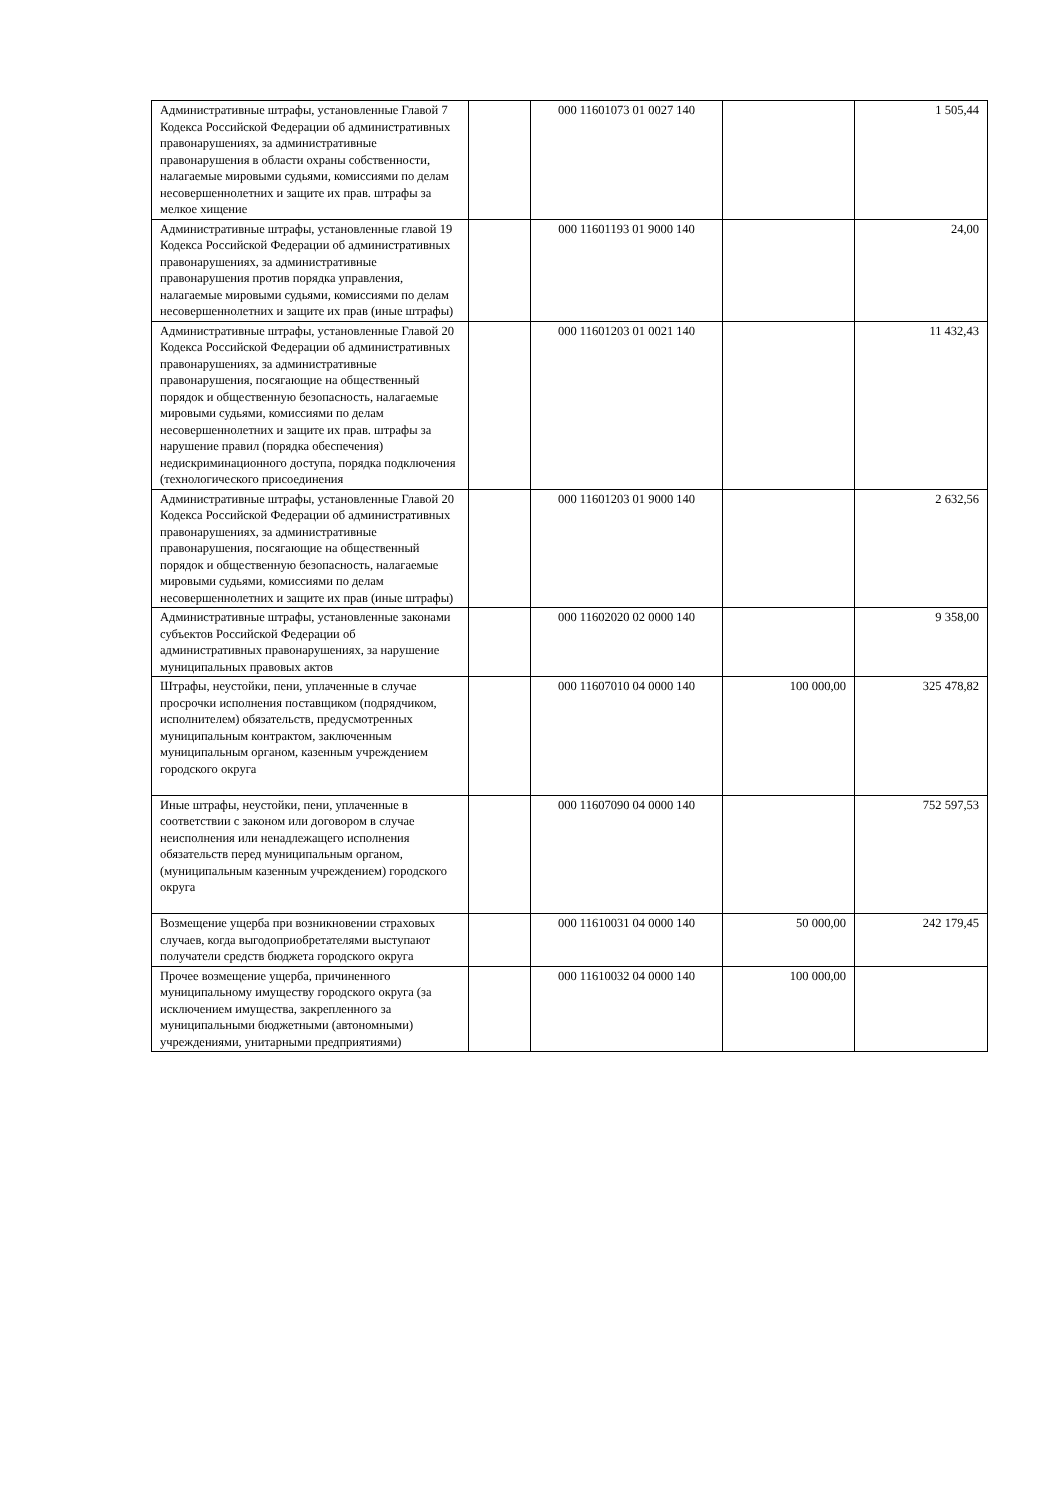| Административные штрафы, установленные Главой 7 Кодекса Российской Федерации об административных правонарушениях, за административные правонарушения в области охраны собственности, налагаемые мировыми судьями, комиссиями по делам несовершеннолетних и защите их прав. штрафы за мелкое хищение | | 000 11601073 01 0027 140 | | 1 505,44 |
| Административные штрафы, установленные главой 19 Кодекса Российской Федерации об административных правонарушениях, за административные правонарушения против порядка управления, налагаемые мировыми судьями, комиссиями по делам несовершеннолетних и защите их прав (иные штрафы) | | 000 11601193 01 9000 140 | | 24,00 |
| Административные штрафы, установленные Главой 20 Кодекса Российской Федерации об административных правонарушениях, за административные правонарушения, посягающие на общественный порядок и общественную безопасность, налагаемые мировыми судьями, комиссиями по делам несовершеннолетних и защите их прав. штрафы за нарушение правил (порядка обеспечения) недискриминационного доступа, порядка подключения (технологического присоединения | | 000 11601203 01 0021 140 | | 11 432,43 |
| Административные штрафы, установленные Главой 20 Кодекса Российской Федерации об административных правонарушениях, за административные правонарушения, посягающие на общественный порядок и общественную безопасность, налагаемые мировыми судьями, комиссиями по делам несовершеннолетних и защите их прав (иные штрафы) | | 000 11601203 01 9000 140 | | 2 632,56 |
| Административные штрафы, установленные законами субъектов Российской Федерации об административных правонарушениях, за нарушение муниципальных правовых актов | | 000 11602020 02 0000 140 | | 9 358,00 |
| Штрафы, неустойки, пени, уплаченные в случае просрочки исполнения поставщиком (подрядчиком, исполнителем) обязательств, предусмотренных муниципальным контрактом, заключенным муниципальным органом, казенным учреждением городского округа | | 000 11607010 04 0000 140 | 100 000,00 | 325 478,82 |
| Иные штрафы, неустойки, пени, уплаченные в соответствии с законом или договором в случае неисполнения или ненадлежащего исполнения обязательств перед муниципальным органом, (муниципальным казенным учреждением) городского округа | | 000 11607090 04 0000 140 | | 752 597,53 |
| Возмещение ущерба при возникновении страховых случаев, когда выгодоприобретателями выступают получатели средств бюджета городского округа | | 000 11610031 04 0000 140 | 50 000,00 | 242 179,45 |
| Прочее возмещение ущерба, причиненного муниципальному имуществу городского округа (за исключением имущества, закрепленного за муниципальными бюджетными (автономными) учреждениями, унитарными предприятиями) | | 000 11610032 04 0000 140 | 100 000,00 | |